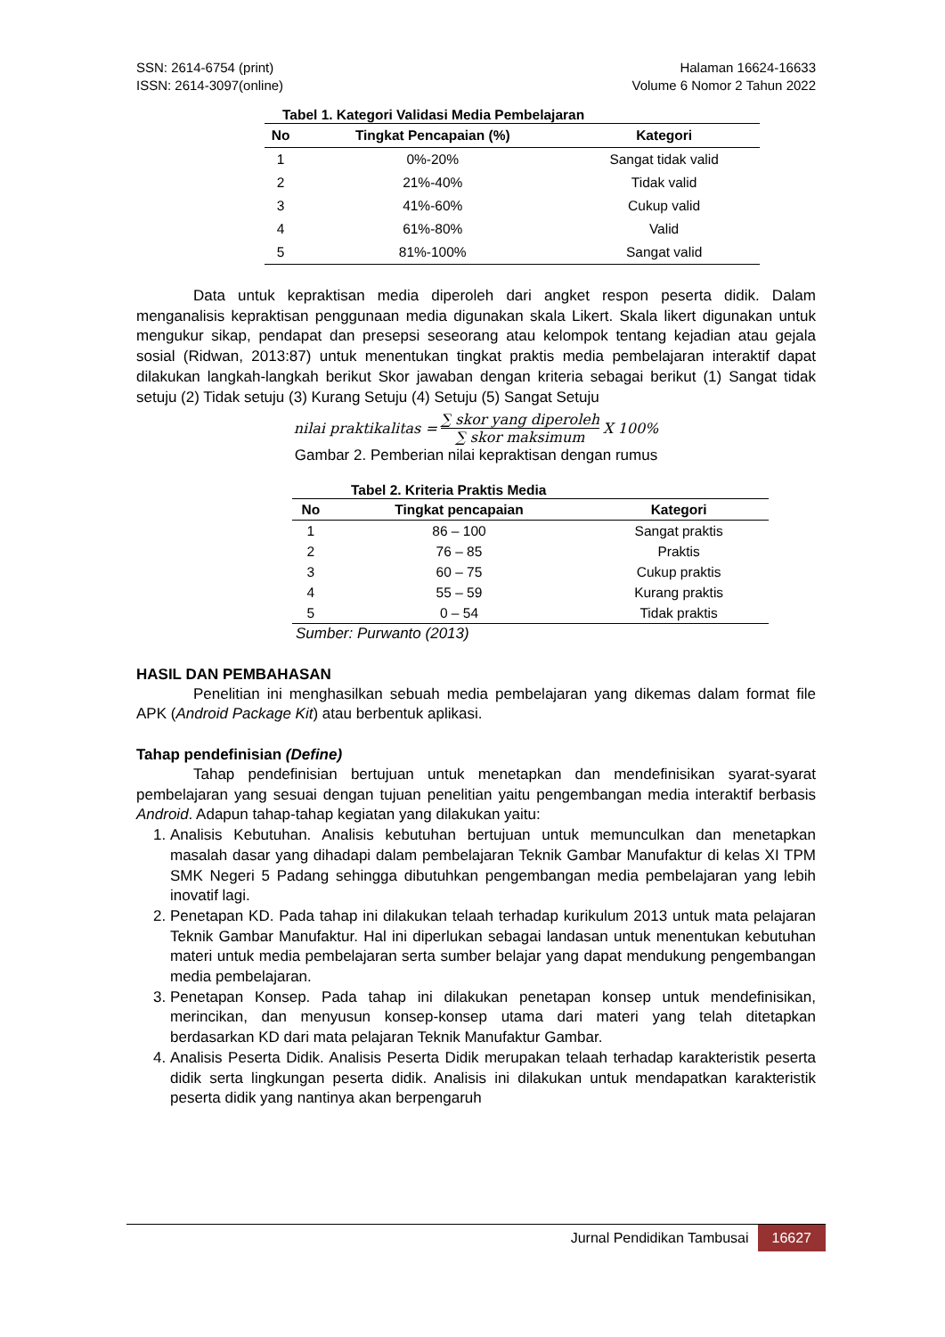SSN: 2614-6754 (print)
ISSN: 2614-3097(online)
Halaman 16624-16633
Volume 6 Nomor 2 Tahun 2022
Tabel 1. Kategori Validasi Media Pembelajaran
| No | Tingkat Pencapaian (%) | Kategori |
| --- | --- | --- |
| 1 | 0%-20% | Sangat tidak valid |
| 2 | 21%-40% | Tidak valid |
| 3 | 41%-60% | Cukup valid |
| 4 | 61%-80% | Valid |
| 5 | 81%-100% | Sangat valid |
Data untuk kepraktisan media diperoleh dari angket respon peserta didik. Dalam menganalisis kepraktisan penggunaan media digunakan skala Likert. Skala likert digunakan untuk mengukur sikap, pendapat dan presepsi seseorang atau kelompok tentang kejadian atau gejala sosial (Ridwan, 2013:87) untuk menentukan tingkat praktis media pembelajaran interaktif dapat dilakukan langkah-langkah berikut Skor jawaban dengan kriteria sebagai berikut (1) Sangat tidak setuju (2) Tidak setuju (3) Kurang Setuju (4) Setuju (5) Sangat Setuju
nilai praktikalitas = ∑ skor yang diperoleh ∑ skor maksimum X 100%
Gambar 2. Pemberian nilai kepraktisan dengan rumus
Tabel 2. Kriteria Praktis Media
| No | Tingkat pencapaian | Kategori |
| --- | --- | --- |
| 1 | 86 – 100 | Sangat praktis |
| 2 | 76 – 85 | Praktis |
| 3 | 60 – 75 | Cukup praktis |
| 4 | 55 – 59 | Kurang praktis |
| 5 | 0 – 54 | Tidak praktis |
Sumber: Purwanto (2013)
HASIL DAN PEMBAHASAN
Penelitian ini menghasilkan sebuah media pembelajaran yang dikemas dalam format file APK (Android Package Kit) atau berbentuk aplikasi.
Tahap pendefinisian (Define)
Tahap pendefinisian bertujuan untuk menetapkan dan mendefinisikan syarat-syarat pembelajaran yang sesuai dengan tujuan penelitian yaitu pengembangan media interaktif berbasis Android. Adapun tahap-tahap kegiatan yang dilakukan yaitu:
1. Analisis Kebutuhan. Analisis kebutuhan bertujuan untuk memunculkan dan menetapkan masalah dasar yang dihadapi dalam pembelajaran Teknik Gambar Manufaktur di kelas XI TPM SMK Negeri 5 Padang sehingga dibutuhkan pengembangan media pembelajaran yang lebih inovatif lagi.
2. Penetapan KD. Pada tahap ini dilakukan telaah terhadap kurikulum 2013 untuk mata pelajaran Teknik Gambar Manufaktur. Hal ini diperlukan sebagai landasan untuk menentukan kebutuhan materi untuk media pembelajaran serta sumber belajar yang dapat mendukung pengembangan media pembelajaran.
3. Penetapan Konsep. Pada tahap ini dilakukan penetapan konsep untuk mendefinisikan, merincikan, dan menyusun konsep-konsep utama dari materi yang telah ditetapkan berdasarkan KD dari mata pelajaran Teknik Manufaktur Gambar.
4. Analisis Peserta Didik. Analisis Peserta Didik merupakan telaah terhadap karakteristik peserta didik serta lingkungan peserta didik. Analisis ini dilakukan untuk mendapatkan karakteristik peserta didik yang nantinya akan berpengaruh
Jurnal Pendidikan Tambusai 16627